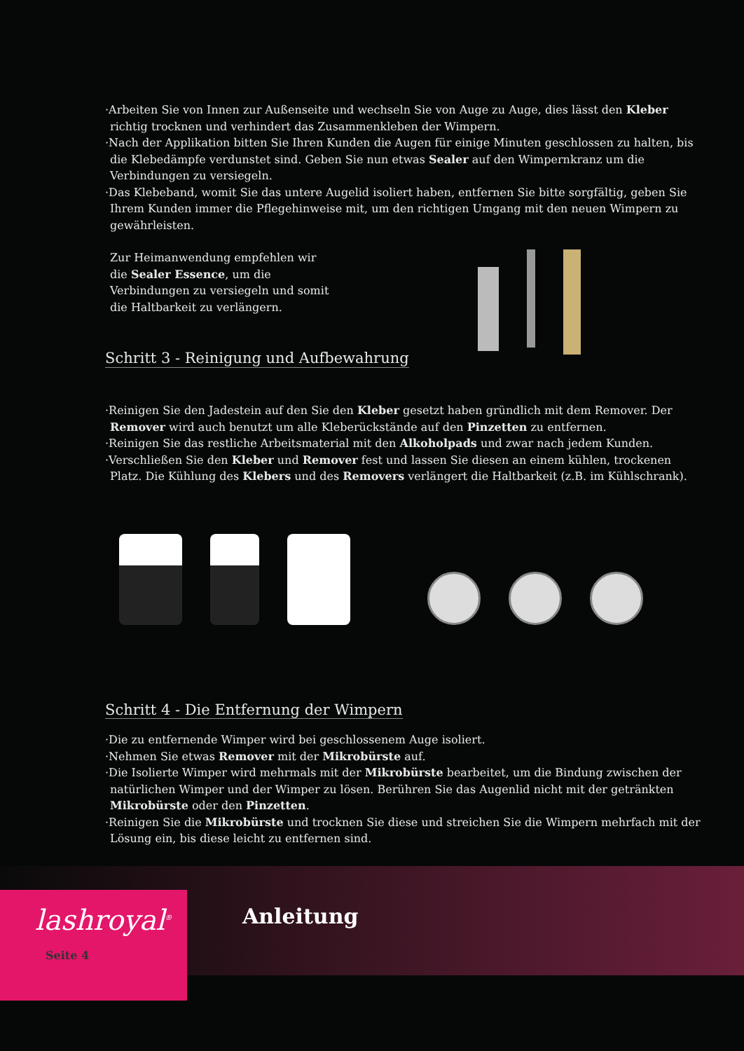·Arbeiten Sie von Innen zur Außenseite und wechseln Sie von Auge zu Auge, dies lässt den Kleber richtig trocknen und verhindert das Zusammenkleben der Wimpern.
·Nach der Applikation bitten Sie Ihren Kunden die Augen für einige Minuten geschlossen zu halten, bis die Klebedämpfe verdunstet sind. Geben Sie nun etwas Sealer auf den Wimpernkranz um die Verbindungen zu versiegeln.
·Das Klebeband, womit Sie das untere Augelid isoliert haben, entfernen Sie bitte sorgfältig, geben Sie Ihrem Kunden immer die Pflegehinweise mit, um den richtigen Umgang mit den neuen Wimpern zu gewährleisten.
Zur Heimanwendung empfehlen wir die Sealer Essence, um die Verbindungen zu versiegeln und somit die Haltbarkeit zu verlängern.
Schritt 3 - Reinigung und Aufbewahrung
·Reinigen Sie den Jadestein auf den Sie den Kleber gesetzt haben gründlich mit dem Remover. Der Remover wird auch benutzt um alle Kleberückstände auf den Pinzetten zu entfernen.
·Reinigen Sie das restliche Arbeitsmaterial mit den Alkoholpads und zwar nach jedem Kunden.
·Verschließen Sie den Kleber und Remover fest und lassen Sie diesen an einem kühlen, trockenen Platz. Die Kühlung des Klebers und des Removers verlängert die Haltbarkeit (z.B. im Kühlschrank).
Schritt 4 - Die Entfernung der Wimpern
·Die zu entfernende Wimper wird bei geschlossenem Auge isoliert.
·Nehmen Sie etwas Remover mit der Mikrobürste auf.
·Die Isolierte Wimper wird mehrmals mit der Mikrobürste bearbeitet, um die Bindung zwischen der natürlichen Wimper und der Wimper zu lösen. Berühren Sie das Augenlid nicht mit der getränkten Mikrobürste oder den Pinzetten.
·Reinigen Sie die Mikrobürste und trocknen Sie diese und streichen Sie die Wimpern mehrfach mit der Lösung ein, bis diese leicht zu entfernen sind.
lashroyal<sup>®</sup>
Seite 4
Anleitung